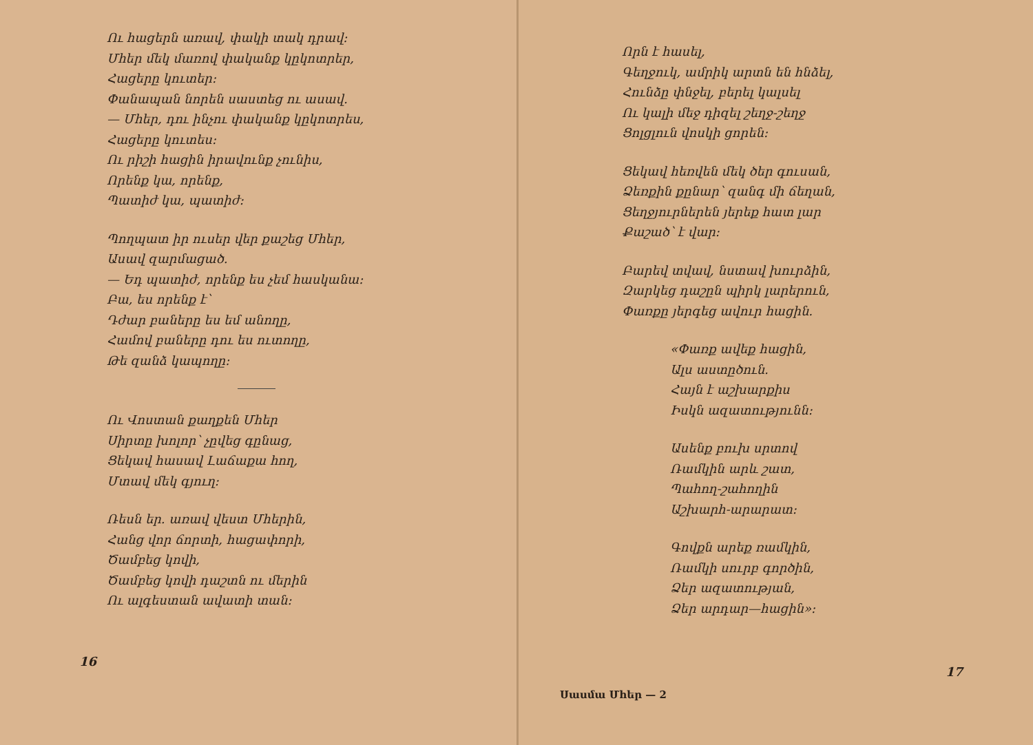Ու հացերն առավ, փակի տակ դրավ։
Մհեր մեկ մառով փականք կըկոտրեր,
Հացերը կուտեր։
Փանապան նորեն սաստեց ու ասավ.
— Մհեր, դու ինչու փականք կըկոտրես,
Հացերը կուտես։
Ու րիշի հացին իրավունք չունիս,
Որենք կա, որենք,
Պատիժ կա, պատիժ։
Պողպատ իր ուսեր վեր քաշեց Մհեր,
Ասավ զարմացած.
— Եդ պատիժ, որենք ես չեմ հասկանա։
Բա, ես որենք է՝
Դժար բաները ես եմ անողը,
Համով բաները դու ես ուտողը,
Թե զանձ կապողը։
Ու Վոստան քաղքեն Մհեր
Սիրտը խոլոր՝ չըվեց գընաց,
Ցեկավ հասավ Լաճաքա հող,
Մտավ մեկ գյուղ։
Ռեսն եր. առավ վեստ Մհերին,
Հանց վոր ճորտի, հացափորի,
Ծամբեց կովի,
Ծամբեց կովի դաշտն ու մերին
Ու ալգեստան ավատի տան։
16
Որն է հասել,
Գեղջուկ, ամրիկ արտն են հնձել,
Հունձը փնջել, բերել կալսել
Ու կալի մեջ դիզել շեղջ-շեղջ
Ցոլցլուն վոսկի ցորեն։
Ցեկավ հեռվեն մեկ ծեր գուսան,
Ձեռքին քընար՝ զանգ մի ճեղան,
Ցեղջյուրներեն յերեք հատ լար
Քաշած՝ է վար։
Բարեվ տվավ, նստավ խուրձին,
Զարկեց դաշըն պիրկ լարերուն,
Փառքը յերգեց ավուր հացին.
«Փառք ավեք հացին,
Ալս աստըծուն.
Հայն է աշխարքիս
Իսկն ազատությունն։
Ասենք բուխ սրտով
Ռամկին արև շատ,
Պահող-շահողին
Աշխարհ-արարատ։
Գովքն արեք ռամկին,
Ռամկի սուրբ գործին,
Ձեր ազատության,
Ձեր արդար—հացին»։
Սասմա Մհեր — 2
17